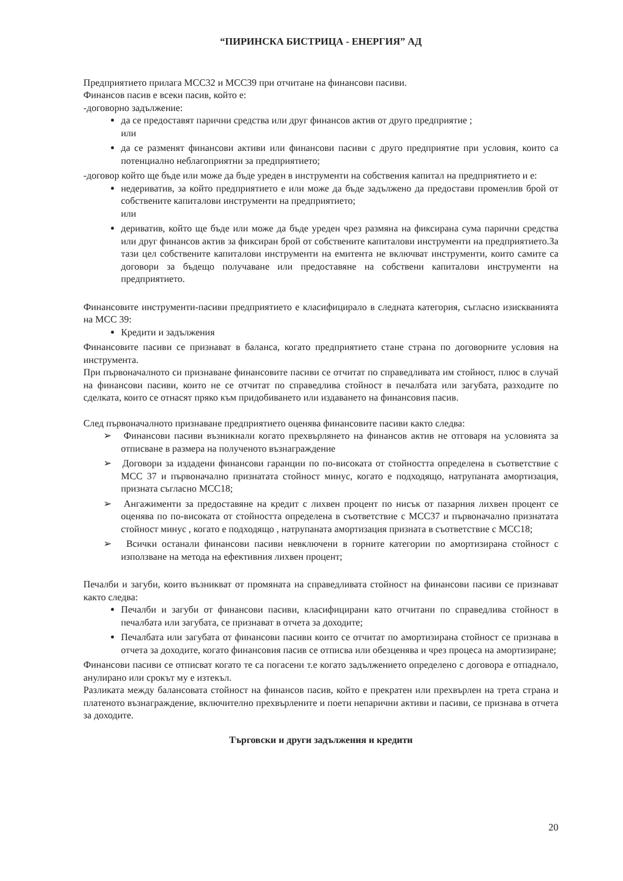“ПИРИНСКА БИСТРИЦА - ЕНЕРГИЯ” АД
Предприятието прилага МСС32 и МСС39 при отчитане на финансови пасиви.
Финансов пасив е всеки пасив, който е:
-договорно задължение:
да се предоставят парични средства или друг финансов актив от друго предприятие ;
или
да се разменят финансови активи или финансови пасиви с друго предприятие при условия, които са потенциално неблагоприятни за предприятието;
-договор който ще бъде или може да бъде уреден в инструменти на собствения капитал на предприятието и е:
недериватив, за който предприятието е или може да бъде задължено да предостави променлив брой от собствените капиталови инструменти на предприятието;
или
дериватив, който ще бъде или може да бъде уреден чрез размяна на фиксирана сума парични средства или друг финансов актив за фиксиран брой от собствените капиталови инструменти на предприятието.За тази цел собствените капиталови инструменти на емитента не включват инструменти, които самите са договори за бъдещо получаване или предоставяне на собствени капиталови инструменти на предприятието.
Финансовите инструменти-пасиви предприятието е класифицирало в следната категория, съгласно изискванията на МСС 39:
Кредити и задължения
Финансовите пасиви се признават в баланса, когато предприятието стане страна по договорните условия на инструмента.
При първоначалното си признаване финансовите пасиви се отчитат по справедливата им стойност, плюс в случай на финансови пасиви, които не се отчитат по справедлива стойност в печалбата или загубата, разходите по сделката, които се отнасят пряко към придобиването или издаването на финансовия пасив.
След първоначалното признаване предприятието оценява финансовите пасиви както следва:
➢ Финансови пасиви възникнали когато прехвърлянето на финансов актив не отговаря на условията за отписване в размера на полученото възнаграждение
➢ Договори за издадени финансови гаранции по по-високата от стойността определена в съответствие с МСС 37 и първоначално признатата стойност минус, когато е подходящо, натрупаната амортизация, призната съгласно МСС18;
➢ Ангажименти за предоставяне на кредит с лихвен процент по нисък от пазарния лихвен процент се оценява по по-високата от стойността определена в съответствие с МСС37 и първоначално признатата стойност минус , когато е подходящо , натрупаната амортизация призната в съответствие с МСС18;
➢ Всички останали финансови пасиви невключени в горните категории по амортизирана стойност с използване на метода на ефективния лихвен процент;
Печалби и загуби, които възникват от промяната на справедливата стойност на финансови пасиви се признават както следва:
Печалби и загуби от финансови пасиви, класифицирани като отчитани по справедлива стойност в печалбата или загубата, се признават в отчета за доходите;
Печалбата или загубата от финансови пасиви които се отчитат по амортизирана стойност се признава в отчета за доходите, когато финансовия пасив се отписва или обезценява и чрез процеса на амортизиране;
Финансови пасиви се отписват когато те са погасени т.е когато задължението определено с договора е отпаднало, анулирано или срокът му е изтекъл.
Разликата между балансовата стойност на финансов пасив, който е прекратен или прехвърлен на трета страна и платеното възнаграждение, включително прехвърлените и поети непарични активи и пасиви, се признава в отчета за доходите.
Търговски и други задължения и кредити
20